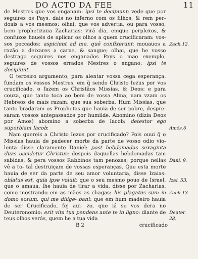DO ACTO DA FEE 11
de Mestres que vos enganam: ipsi te decipiunt: vede que por seguires os Pays, dais no inferno com os filhos, & rem per- doais a vós mesmos: olhai, que vos advertia, ou para vosso, bem prophetizaua Zacharias: virá dia, emque perplexos, & confuzos haueis de aplicar os olhos a quem crucificaram: vos- sos peccados: aspicient ad me, quē confixerunt: mouauos a razão a deixares a carne, & sangue; olhai, que he vosso destrago seguires nos enganados Pays o mao exemplo, seguires de vossos errados Mestres o engano: ipsi te decipiunt.
O terceiro argumento, para alentar vossa cega esperança, fundam os vossos Mestres, em q̃ sendo Christo Iezus por vos crucificado, o fazem os Christãos Missias, & Deos: e para couza, que tanto toca ao bem de vossa Alma, nam vzam os Hebreos de mais razam, que sua soberba. Hum Missias, que tanto bradaram os Prophetas que hauia de ser pobre, despre- saram vossos antepassados por humilde. Abomino (dizia Deos por Amos) abomino a soberba de Iacob: detestor ego superbiam Iacob:
Nam quereis a Christo Iezus por crucificado? Pois ouui q̃ o Missias hauia de padecer morte da parte de vosso odio vio- lenta disse claramente Daniel: post hebdomadas sexaginta duas occidetur Christus: despois daquellas hebdomadas tam sabidas, & pera vossos Rabbinos tam penozas; porque nellas vê a to- tal destruiçam de vossas esperanças. Que esta morte hauia de ser da parte de seu amor voluntaria, disse Izaias: oblatus est, quia ipse voluit: que o seu mesmo pouo de Israel, que o amaua, lhe hauia de tirar a vida, disse por Zacharias, como mostrando em as mãos as chagas: his plagatus sum in domo eorum, qui me dilige- bant: que em hum madeiro hauia de ser Crucificado, fej aui- zo, que iá se vos dera no Deuteronomio: erit vita tua pendens ante te in ligno: diante de teus olhos verás, quem he a tua vida
Zach.12.
Amós.6
Dani. 9.
Izai. 53.
Zach.13
Deuter.
28.
B 2 crucificado